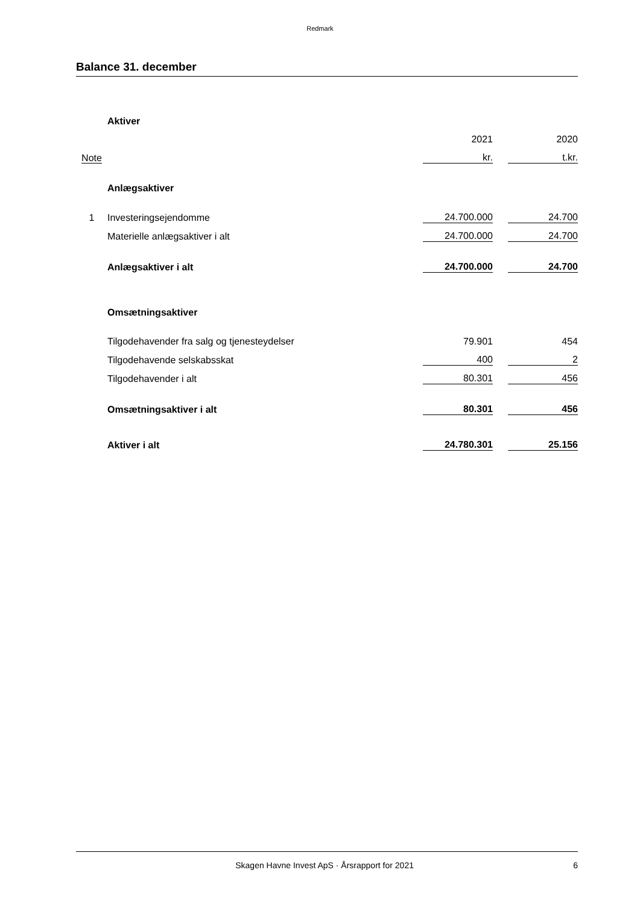Redmark
Balance 31. december
| | Aktiver | | | |
| | | 2021 | | 2020 |
| Note | | kr. | | t.kr. |
| | Anlægsaktiver | | | |
| 1 | Investeringsejendomme | 24.700.000 | | 24.700 |
| | Materielle anlægsaktiver i alt | 24.700.000 | | 24.700 |
| | Anlægsaktiver i alt | 24.700.000 | | 24.700 |
| | Omsætningsaktiver | | | |
| | Tilgodehavender fra salg og tjenesteydelser | 79.901 | | 454 |
| | Tilgodehavende selskabsskat | 400 | | 2 |
| | Tilgodehavender i alt | 80.301 | | 456 |
| | Omsætningsaktiver i alt | 80.301 | | 456 |
| | Aktiver i alt | 24.780.301 | | 25.156 |
Skagen Havne Invest ApS · Årsrapport for 2021 6